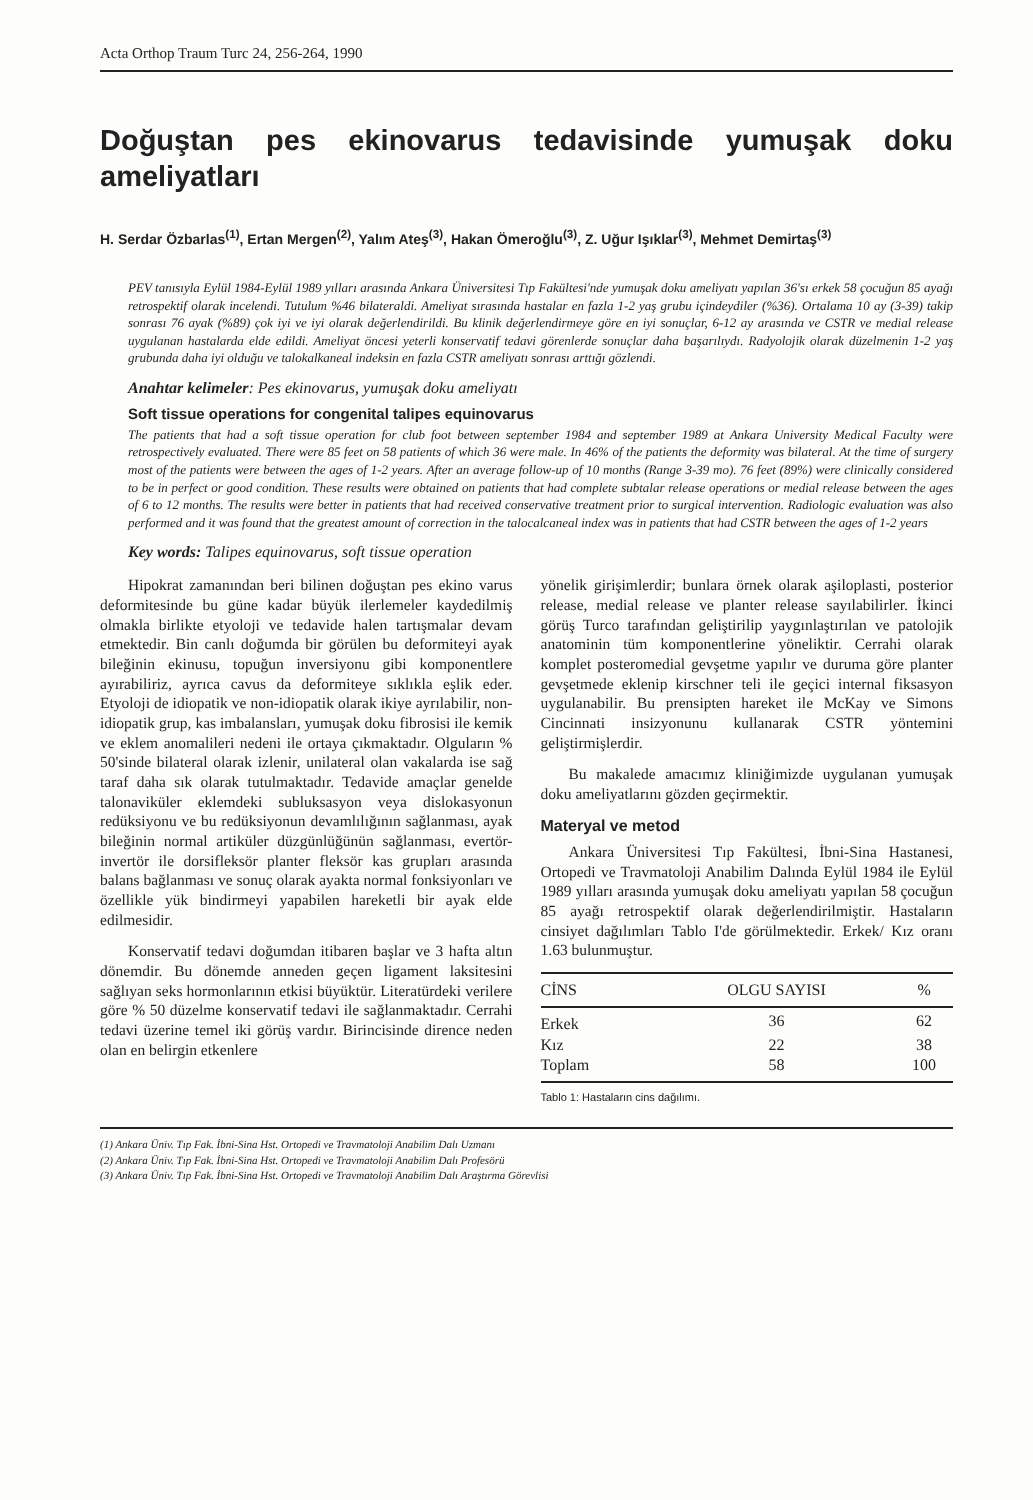Acta Orthop Traum Turc 24, 256-264, 1990
Doğuştan pes ekinovarus tedavisinde yumuşak doku ameliyatları
H. Serdar Özbarlas<sup>(1)</sup>, Ertan Mergen<sup>(2)</sup>, Yalım Ateş<sup>(3)</sup>, Hakan Ömeroğlu<sup>(3)</sup>, Z. Uğur Işıklar<sup>(3)</sup>, Mehmet Demirtaş<sup>(3)</sup>
PEV tanısıyla Eylül 1984-Eylül 1989 yılları arasında Ankara Üniversitesi Tıp Fakültesi'nde yumuşak doku ameliyatı yapılan 36'sı erkek 58 çocuğun 85 ayağı retrospektif olarak incelendi. Tutulum %46 bilateraldi. Ameliyat sırasında hastalar en fazla 1-2 yaş grubu içindeydiler (%36). Ortalama 10 ay (3-39) takip sonrası 76 ayak (%89) çok iyi ve iyi olarak değerlendirildi. Bu klinik değerlendirmeye göre en iyi sonuçlar, 6-12 ay arasında ve CSTR ve medial release uygulanan hastalarda elde edildi. Ameliyat öncesi yeterli konservatif tedavi görenlerde sonuçlar daha başarılıydı. Radyolojik olarak düzelmenin 1-2 yaş grubunda daha iyi olduğu ve talokalkaneal indeksin en fazla CSTR ameliyatı sonrası arttığı gözlendi.
Anahtar kelimeler: Pes ekinovarus, yumuşak doku ameliyatı
Soft tissue operations for congenital talipes equinovarus
The patients that had a soft tissue operation for club foot between september 1984 and september 1989 at Ankara University Medical Faculty were retrospectively evaluated. There were 85 feet on 58 patients of which 36 were male. In 46% of the patients the deformity was bilateral. At the time of surgery most of the patients were between the ages of 1-2 years. After an average follow-up of 10 months (Range 3-39 mo). 76 feet (89%) were clinically considered to be in perfect or good condition. These results were obtained on patients that had complete subtalar release operations or medial release between the ages of 6 to 12 months. The results were better in patients that had received conservative treatment prior to surgical intervention. Radiologic evaluation was also performed and it was found that the greatest amount of correction in the talocalcaneal index was in patients that had CSTR between the ages of 1-2 years
Key words: Talipes equinovarus, soft tissue operation
Hipokrat zamanından beri bilinen doğuştan pes ekino varus deformitesinde bu güne kadar büyük ilerlemeler kaydedilmiş olmakla birlikte etyoloji ve tedavide halen tartışmalar devam etmektedir. Bin canlı doğumda bir görülen bu deformiteyi ayak bileğinin ekinusu, topuğun inversiyonu gibi komponentlere ayırabiliriz, ayrıca cavus da deformiteye sıklıkla eşlik eder. Etyoloji de idiopatik ve non-idiopatik olarak ikiye ayrılabilir, non-idiopatik grup, kas imbalansları, yumuşak doku fibrosisi ile kemik ve eklem anomalileri nedeni ile ortaya çıkmaktadır. Olguların % 50'sinde bilateral olarak izlenir, unilateral olan vakalarda ise sağ taraf daha sık olarak tutulmaktadır. Tedavide amaçlar genelde talonaviküler eklemdeki subluksasyon veya dislokasyonun redüksiyonu ve bu redüksiyonun devamlılığının sağlanması, ayak bileğinin normal artiküler düzgünlüğünün sağlanması, evertör-invertör ile dorsifleksör planter fleksör kas grupları arasında balans bağlanması ve sonuç olarak ayakta normal fonksiyonları ve özellikle yük bindirmeyi yapabilen hareketli bir ayak elde edilmesidir.
Konservatif tedavi doğumdan itibaren başlar ve 3 hafta altın dönemdir. Bu dönemde anneden geçen ligament laksitesini sağlıyan seks hormonlarının etkisi büyüktür. Literatürdeki verilere göre % 50 düzelme konservatif tedavi ile sağlanmaktadır. Cerrahi tedavi üzerine temel iki görüş vardır. Birincisinde dirence neden olan en belirgin etkenlere
yönelik girişimlerdir; bunlara örnek olarak aşiloplasti, posterior release, medial release ve planter release sayılabilirler. İkinci görüş Turco tarafından geliştirilip yaygınlaştırılan ve patolojik anatominin tüm komponentlerine yöneliktir. Cerrahi olarak komplet posteromedial gevşetme yapılır ve duruma göre planter gevşetmede eklenip kirschner teli ile geçici internal fiksasyon uygulanabilir. Bu prensipten hareket ile McKay ve Simons Cincinnati insizyonunu kullanarak CSTR yöntemini geliştirmişlerdir.
Bu makalede amacımız kliniğimizde uygulanan yumuşak doku ameliyatlarını gözden geçirmektir.
Materyal ve metod
Ankara Üniversitesi Tıp Fakültesi, İbni-Sina Hastanesi, Ortopedi ve Travmatoloji Anabilim Dalında Eylül 1984 ile Eylül 1989 yılları arasında yumuşak doku ameliyatı yapılan 58 çocuğun 85 ayağı retrospektif olarak değerlendirilmiştir. Hastaların cinsiyet dağılımları Tablo I'de görülmektedir. Erkek/ Kız oranı 1.63 bulunmuştur.
| CİNS | OLGU SAYISI | % |
| --- | --- | --- |
| Erkek | 36 | 62 |
| Kız | 22 | 38 |
| Toplam | 58 | 100 |
Tablo 1: Hastaların cins dağılımı.
(1) Ankara Üniv. Tıp Fak. İbni-Sina Hst. Ortopedi ve Travmatoloji Anabilim Dalı Uzmanı
(2) Ankara Üniv. Tıp Fak. İbni-Sina Hst. Ortopedi ve Travmatoloji Anabilim Dalı Profesörü
(3) Ankara Üniv. Tıp Fak. İbni-Sina Hst. Ortopedi ve Travmatoloji Anabilim Dalı Araştırma Görevlisi